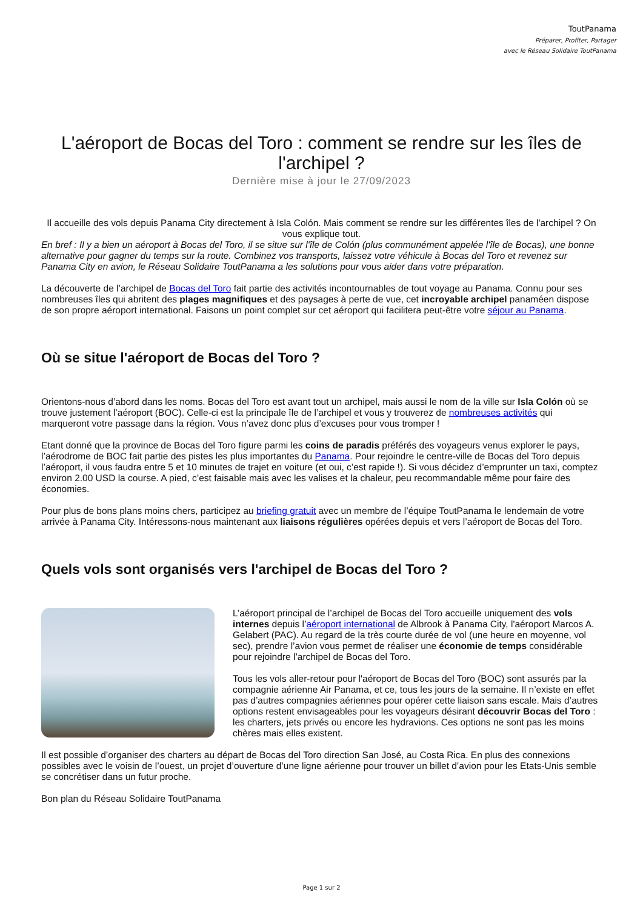ToutPanama
Préparer, Profiter, Partager
avec le Réseau Solidaire ToutPanama
L'aéroport de Bocas del Toro : comment se rendre sur les îles de l'archipel ?
Dernière mise à jour le 27/09/2023
Il accueille des vols depuis Panama City directement à Isla Colón. Mais comment se rendre sur les différentes îles de l'archipel ? On vous explique tout.
En bref : Il y a bien un aéroport à Bocas del Toro, il se situe sur l'île de Colón (plus communément appelée l'île de Bocas), une bonne alternative pour gagner du temps sur la route. Combinez vos transports, laissez votre véhicule à Bocas del Toro et revenez sur Panama City en avion, le Réseau Solidaire ToutPanama a les solutions pour vous aider dans votre préparation.
La découverte de l’archipel de Bocas del Toro fait partie des activités incontournables de tout voyage au Panama. Connu pour ses nombreuses îles qui abritent des plages magnifiques et des paysages à perte de vue, cet incroyable archipel panaméen dispose de son propre aéroport international. Faisons un point complet sur cet aéroport qui facilitera peut-être votre séjour au Panama.
Où se situe l'aéroport de Bocas del Toro ?
Orientons-nous d’abord dans les noms. Bocas del Toro est avant tout un archipel, mais aussi le nom de la ville sur Isla Colón où se trouve justement l’aéroport (BOC). Celle-ci est la principale île de l’archipel et vous y trouverez de nombreuses activités qui marqueront votre passage dans la région. Vous n’avez donc plus d’excuses pour vous tromper !
Etant donné que la province de Bocas del Toro figure parmi les coins de paradis préférés des voyageurs venus explorer le pays, l’aérodrome de BOC fait partie des pistes les plus importantes du Panama. Pour rejoindre le centre-ville de Bocas del Toro depuis l’aéroport, il vous faudra entre 5 et 10 minutes de trajet en voiture (et oui, c’est rapide !). Si vous décidez d’emprunter un taxi, comptez environ 2.00 USD la course. A pied, c’est faisable mais avec les valises et la chaleur, peu recommandable même pour faire des économies.
Pour plus de bons plans moins chers, participez au briefing gratuit avec un membre de l’équipe ToutPanama le lendemain de votre arrivée à Panama City. Intéressons-nous maintenant aux liaisons régulières opérées depuis et vers l’aéroport de Bocas del Toro.
Quels vols sont organisés vers l'archipel de Bocas del Toro ?
L’aéroport principal de l’archipel de Bocas del Toro accueille uniquement des vols internes depuis l’aéroport international de Albrook à Panama City, l'aéroport Marcos A. Gelabert (PAC). Au regard de la très courte durée de vol (une heure en moyenne, vol sec), prendre l’avion vous permet de réaliser une économie de temps considérable pour rejoindre l’archipel de Bocas del Toro.
Tous les vols aller-retour pour l'aéroport de Bocas del Toro (BOC) sont assurés par la compagnie aérienne Air Panama, et ce, tous les jours de la semaine. Il n’existe en effet pas d’autres compagnies aériennes pour opérer cette liaison sans escale. Mais d’autres options restent envisageables pour les voyageurs désirant découvrir Bocas del Toro : les charters, jets privés ou encore les hydravions. Ces options ne sont pas les moins chères mais elles existent.
Il est possible d’organiser des charters au départ de Bocas del Toro direction San José, au Costa Rica. En plus des connexions possibles avec le voisin de l’ouest, un projet d’ouverture d’une ligne aérienne pour trouver un billet d’avion pour les Etats-Unis semble se concrétiser dans un futur proche.
Bon plan du Réseau Solidaire ToutPanama
Page 1 sur 2